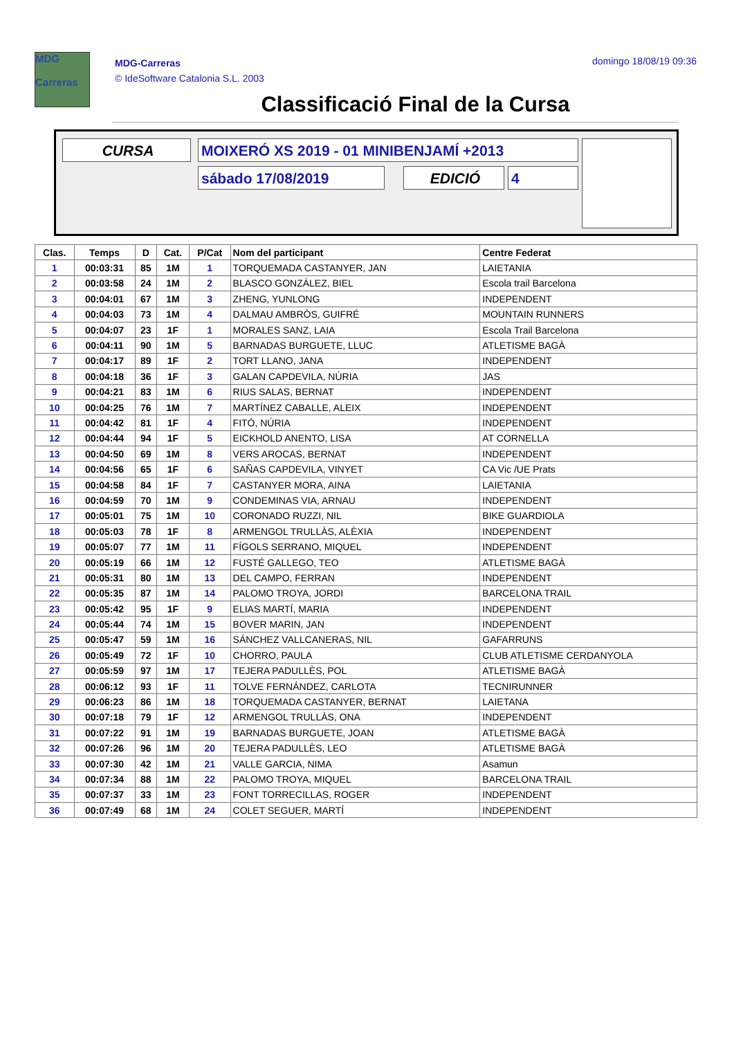MDG
Carreras
MDG-Carreras
© IdeSoftware Catalonia S.L. 2003
domingo 18/08/19 09:36
Classificació Final de la Cursa
CURSA MOIXERÓ XS 2019 - 01 MINIBENJAMÍ +2013
sábado 17/08/2019 EDICIÓ 4
| Clas. | Temps | D | Cat. | P/Cat | Nom del participant | Centre Federat |
| --- | --- | --- | --- | --- | --- | --- |
| 1 | 00:03:31 | 85 | 1M | 1 | TORQUEMADA CASTANYER, JAN | LAIETANIA |
| 2 | 00:03:58 | 24 | 1M | 2 | BLASCO GONZÁLEZ, BIEL | Escola trail Barcelona |
| 3 | 00:04:01 | 67 | 1M | 3 | ZHENG, YUNLONG | INDEPENDENT |
| 4 | 00:04:03 | 73 | 1M | 4 | DALMAU AMBRÒS, GUIFRÉ | MOUNTAIN RUNNERS |
| 5 | 00:04:07 | 23 | 1F | 1 | MORALES SANZ, LAIA | Escola Trail Barcelona |
| 6 | 00:04:11 | 90 | 1M | 5 | BARNADAS BURGUETE, LLUC | ATLETISME BAGÀ |
| 7 | 00:04:17 | 89 | 1F | 2 | TORT LLANO, JANA | INDEPENDENT |
| 8 | 00:04:18 | 36 | 1F | 3 | GALAN CAPDEVILA, NÚRIA | JAS |
| 9 | 00:04:21 | 83 | 1M | 6 | RIUS SALAS, BERNAT | INDEPENDENT |
| 10 | 00:04:25 | 76 | 1M | 7 | MARTÍNEZ CABALLE, ALEIX | INDEPENDENT |
| 11 | 00:04:42 | 81 | 1F | 4 | FITÓ, NÚRIA | INDEPENDENT |
| 12 | 00:04:44 | 94 | 1F | 5 | EICKHOLD ANENTO, LISA | AT CORNELLA |
| 13 | 00:04:50 | 69 | 1M | 8 | VERS AROCAS, BERNAT | INDEPENDENT |
| 14 | 00:04:56 | 65 | 1F | 6 | SAÑAS CAPDEVILA, VINYET | CA Vic /UE Prats |
| 15 | 00:04:58 | 84 | 1F | 7 | CASTANYER MORA, AINA | LAIETANIA |
| 16 | 00:04:59 | 70 | 1M | 9 | CONDEMINAS VIA, ARNAU | INDEPENDENT |
| 17 | 00:05:01 | 75 | 1M | 10 | CORONADO RUZZI, NIL | BIKE GUARDIOLA |
| 18 | 00:05:03 | 78 | 1F | 8 | ARMENGOL TRULLÀS, ALÈXIA | INDEPENDENT |
| 19 | 00:05:07 | 77 | 1M | 11 | FÍGOLS SERRANO, MIQUEL | INDEPENDENT |
| 20 | 00:05:19 | 66 | 1M | 12 | FUSTÉ GALLEGO, TEO | ATLETISME BAGÀ |
| 21 | 00:05:31 | 80 | 1M | 13 | DEL CAMPO, FERRAN | INDEPENDENT |
| 22 | 00:05:35 | 87 | 1M | 14 | PALOMO TROYA, JORDI | BARCELONA TRAIL |
| 23 | 00:05:42 | 95 | 1F | 9 | ELIAS MARTÍ, MARIA | INDEPENDENT |
| 24 | 00:05:44 | 74 | 1M | 15 | BOVER MARIN, JAN | INDEPENDENT |
| 25 | 00:05:47 | 59 | 1M | 16 | SÁNCHEZ VALLCANERAS, NIL | GAFARRUNS |
| 26 | 00:05:49 | 72 | 1F | 10 | CHORRO, PAULA | CLUB ATLETISME CERDANYOLA |
| 27 | 00:05:59 | 97 | 1M | 17 | TEJERA PADULLÈS, POL | ATLETISME BAGÀ |
| 28 | 00:06:12 | 93 | 1F | 11 | TOLVE FERNÁNDEZ, CARLOTA | TECNIRUNNER |
| 29 | 00:06:23 | 86 | 1M | 18 | TORQUEMADA CASTANYER, BERNAT | LAIETANA |
| 30 | 00:07:18 | 79 | 1F | 12 | ARMENGOL TRULLÀS, ONA | INDEPENDENT |
| 31 | 00:07:22 | 91 | 1M | 19 | BARNADAS BURGUETE, JOAN | ATLETISME BAGÀ |
| 32 | 00:07:26 | 96 | 1M | 20 | TEJERA PADULLÈS, LEO | ATLETISME BAGÀ |
| 33 | 00:07:30 | 42 | 1M | 21 | VALLE GARCIA, NIMA | Asamun |
| 34 | 00:07:34 | 88 | 1M | 22 | PALOMO TROYA, MIQUEL | BARCELONA TRAIL |
| 35 | 00:07:37 | 33 | 1M | 23 | FONT TORRECILLAS, ROGER | INDEPENDENT |
| 36 | 00:07:49 | 68 | 1M | 24 | COLET SEGUER, MARTÍ | INDEPENDENT |